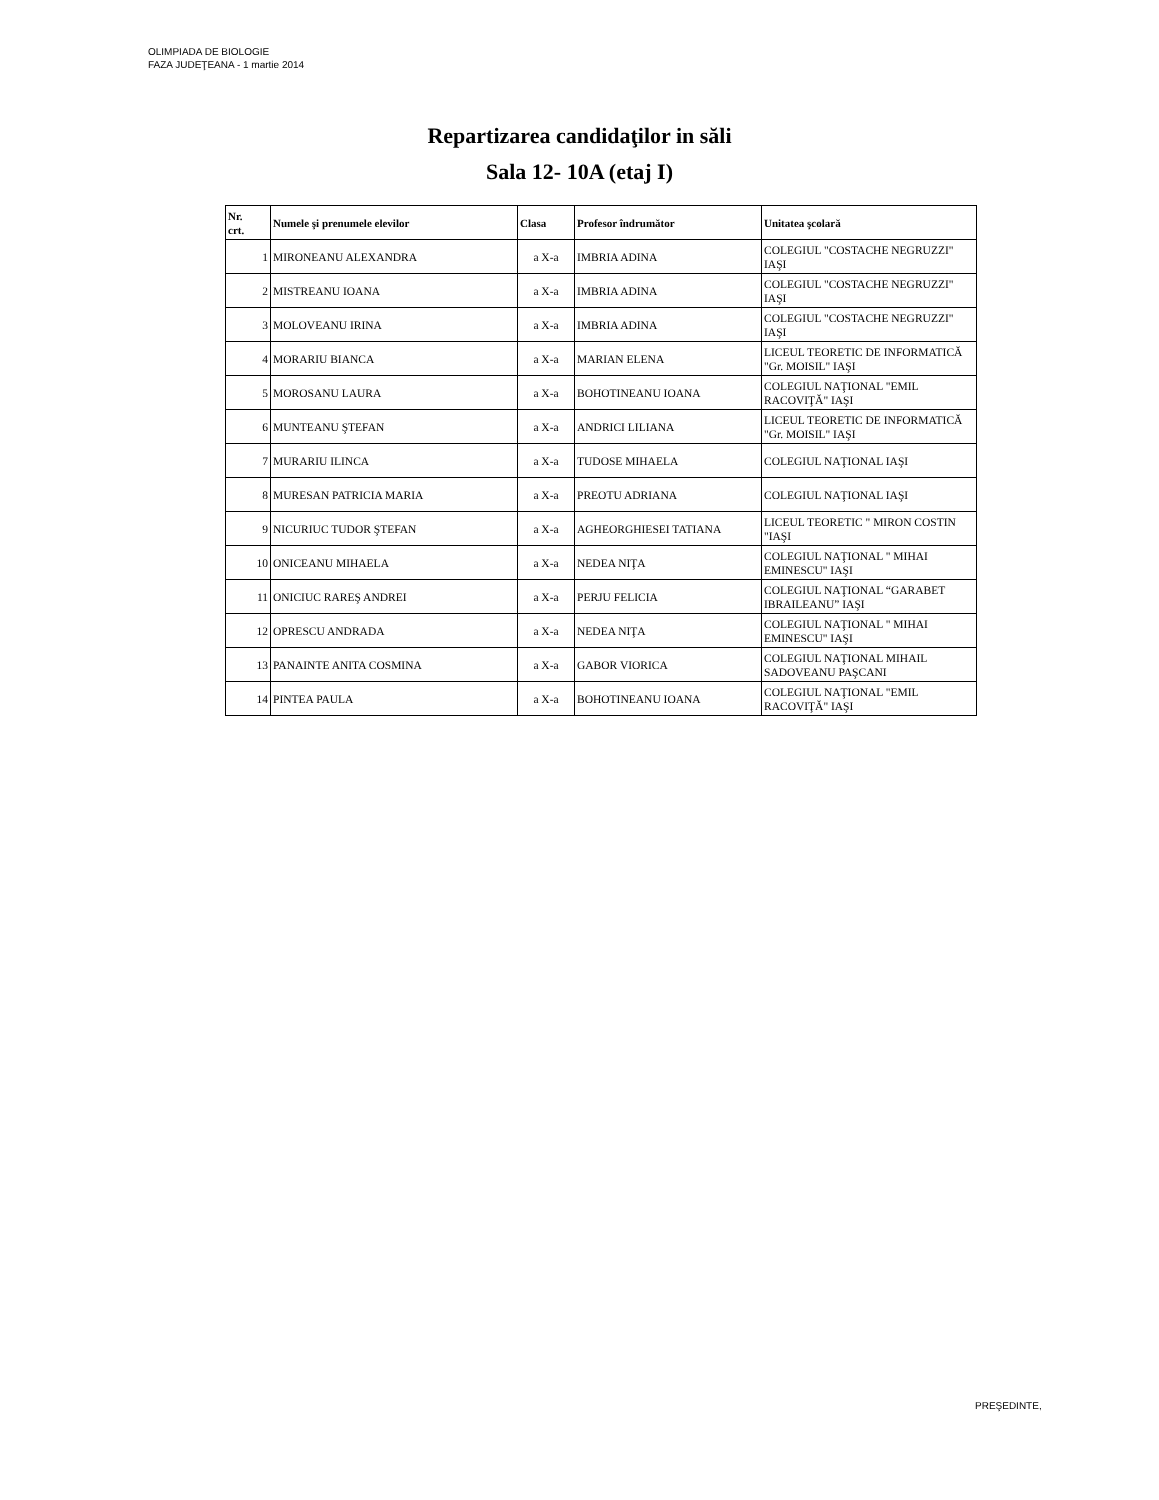OLIMPIADA DE BIOLOGIE
FAZA JUDEŢEANA - 1 martie 2014
Repartizarea candidaţilor in săli
Sala 12- 10A (etaj I)
| Nr. crt. | Numele şi prenumele elevilor | Clasa | Profesor îndrumător | Unitatea şcolară |
| --- | --- | --- | --- | --- |
| 1 | MIRONEANU ALEXANDRA | a X-a | IMBRIA ADINA | COLEGIUL "COSTACHE NEGRUZZI" IAŞI |
| 2 | MISTREANU IOANA | a X-a | IMBRIA ADINA | COLEGIUL "COSTACHE NEGRUZZI" IAŞI |
| 3 | MOLOVEANU IRINA | a X-a | IMBRIA ADINA | COLEGIUL "COSTACHE NEGRUZZI" IAŞI |
| 4 | MORARIU BIANCA | a X-a | MARIAN ELENA | LICEUL TEORETIC DE INFORMATICĂ "Gr. MOISIL" IAŞI |
| 5 | MOROSANU LAURA | a X-a | BOHOTINEANU IOANA | COLEGIUL NAŢIONAL "EMIL RACOVIŢĂ" IAŞI |
| 6 | MUNTEANU ŞTEFAN | a X-a | ANDRICI LILIANA | LICEUL TEORETIC DE INFORMATICĂ "Gr. MOISIL" IAŞI |
| 7 | MURARIU ILINCA | a X-a | TUDOSE MIHAELA | COLEGIUL NAŢIONAL IAŞI |
| 8 | MURESAN PATRICIA MARIA | a X-a | PREOTU ADRIANA | COLEGIUL NAŢIONAL IAŞI |
| 9 | NICURIUC TUDOR ŞTEFAN | a X-a | AGHEORGHIESEI TATIANA | LICEUL TEORETIC " MIRON COSTIN "IAŞI |
| 10 | ONICEANU MIHAELA | a X-a | NEDEA NIŢA | COLEGIUL NAŢIONAL " MIHAI EMINESCU" IAŞI |
| 11 | ONICIUC RAREŞ ANDREI | a X-a | PERJU FELICIA | COLEGIUL NAŢIONAL “GARABET IBRAILEANU” IAŞI |
| 12 | OPRESCU ANDRADA | a X-a | NEDEA NIŢA | COLEGIUL NAŢIONAL " MIHAI EMINESCU" IAŞI |
| 13 | PANAINTE ANITA COSMINA | a X-a | GABOR VIORICA | COLEGIUL NAŢIONAL MIHAIL SADOVEANU PAŞCANI |
| 14 | PINTEA PAULA | a X-a | BOHOTINEANU IOANA | COLEGIUL NAŢIONAL "EMIL RACOVIŢĂ" IAŞI |
PREŞEDINTE,